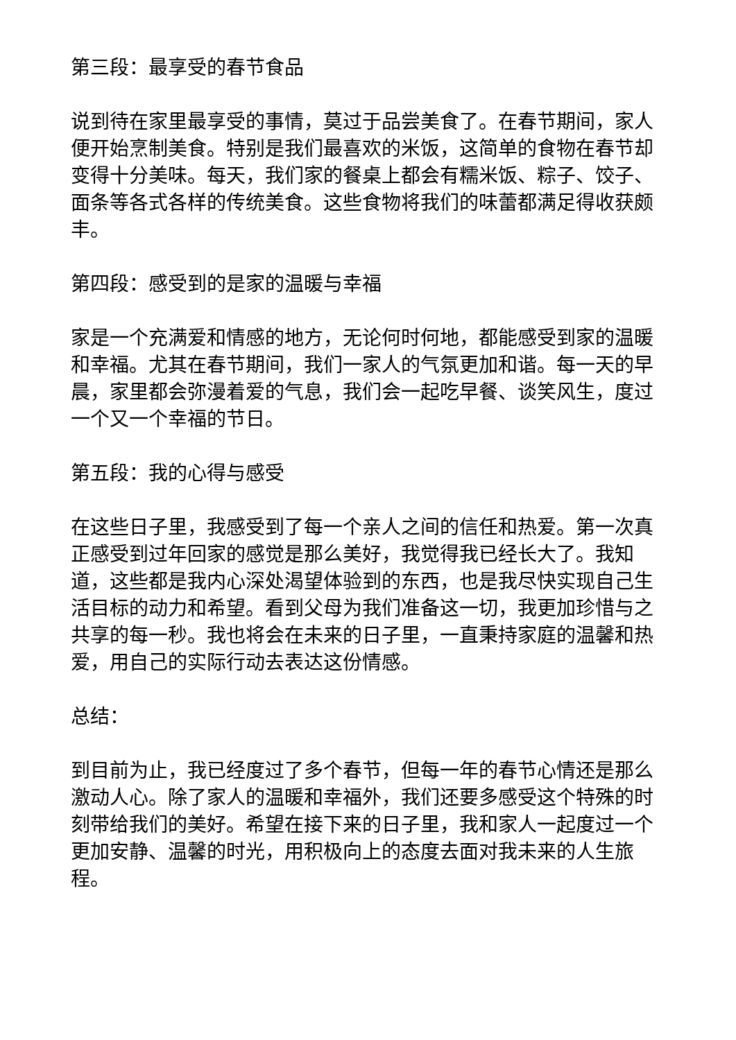第三段：最享受的春节食品
说到待在家里最享受的事情，莫过于品尝美食了。在春节期间，家人便开始烹制美食。特别是我们最喜欢的米饭，这简单的食物在春节却变得十分美味。每天，我们家的餐桌上都会有糯米饭、粽子、饺子、面条等各式各样的传统美食。这些食物将我们的味蕾都满足得收获颇丰。
第四段：感受到的是家的温暖与幸福
家是一个充满爱和情感的地方，无论何时何地，都能感受到家的温暖和幸福。尤其在春节期间，我们一家人的气氛更加和谐。每一天的早晨，家里都会弥漫着爱的气息，我们会一起吃早餐、谈笑风生，度过一个又一个幸福的节日。
第五段：我的心得与感受
在这些日子里，我感受到了每一个亲人之间的信任和热爱。第一次真正感受到过年回家的感觉是那么美好，我觉得我已经长大了。我知道，这些都是我内心深处渴望体验到的东西，也是我尽快实现自己生活目标的动力和希望。看到父母为我们准备这一切，我更加珍惜与之共享的每一秒。我也将会在未来的日子里，一直秉持家庭的温馨和热爱，用自己的实际行动去表达这份情感。
总结：
到目前为止，我已经度过了多个春节，但每一年的春节心情还是那么激动人心。除了家人的温暖和幸福外，我们还要多感受这个特殊的时刻带给我们的美好。希望在接下来的日子里，我和家人一起度过一个更加安静、温馨的时光，用积极向上的态度去面对我未来的人生旅程。